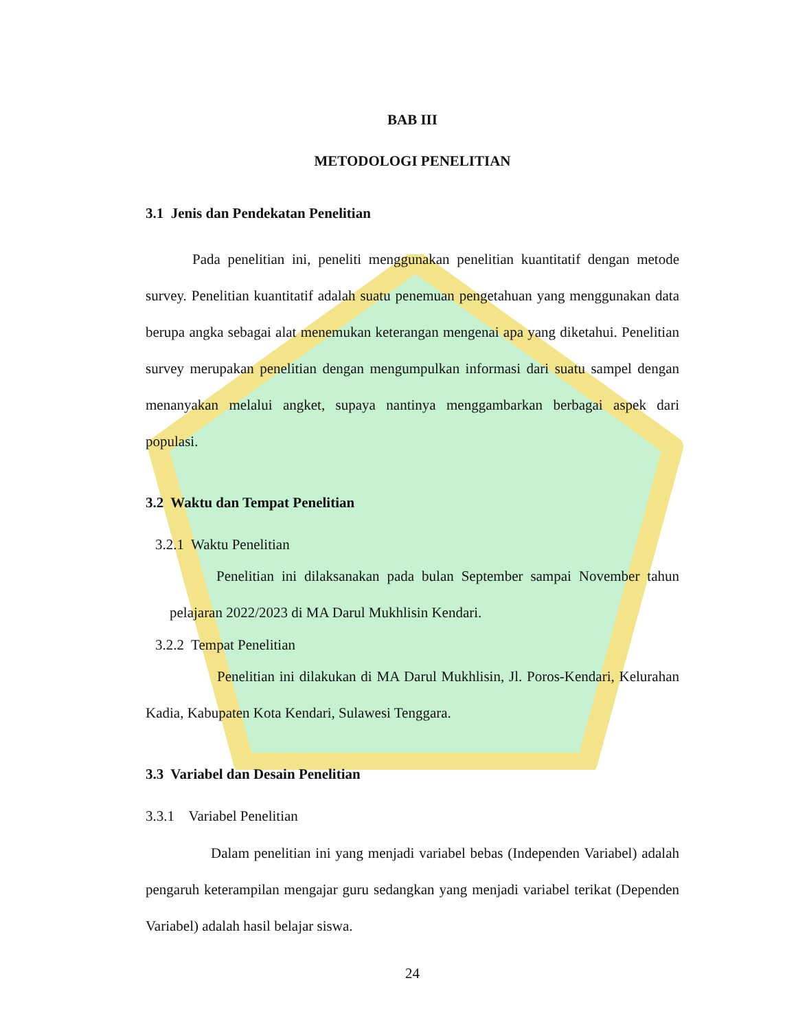BAB III
METODOLOGI PENELITIAN
3.1 Jenis dan Pendekatan Penelitian
Pada penelitian ini, peneliti menggunakan penelitian kuantitatif dengan metode survey. Penelitian kuantitatif adalah suatu penemuan pengetahuan yang menggunakan data berupa angka sebagai alat menemukan keterangan mengenai apa yang diketahui. Penelitian survey merupakan penelitian dengan mengumpulkan informasi dari suatu sampel dengan menanyakan melalui angket, supaya nantinya menggambarkan berbagai aspek dari populasi.
3.2 Waktu dan Tempat Penelitian
3.2.1 Waktu Penelitian
Penelitian ini dilaksanakan pada bulan September sampai November tahun pelajaran 2022/2023 di MA Darul Mukhlisin Kendari.
3.2.2 Tempat Penelitian
Penelitian ini dilakukan di MA Darul Mukhlisin, Jl. Poros-Kendari, Kelurahan Kadia, Kabupaten Kota Kendari, Sulawesi Tenggara.
3.3 Variabel dan Desain Penelitian
3.3.1 Variabel Penelitian
Dalam penelitian ini yang menjadi variabel bebas (Independen Variabel) adalah pengaruh keterampilan mengajar guru sedangkan yang menjadi variabel terikat (Dependen Variabel) adalah hasil belajar siswa.
24